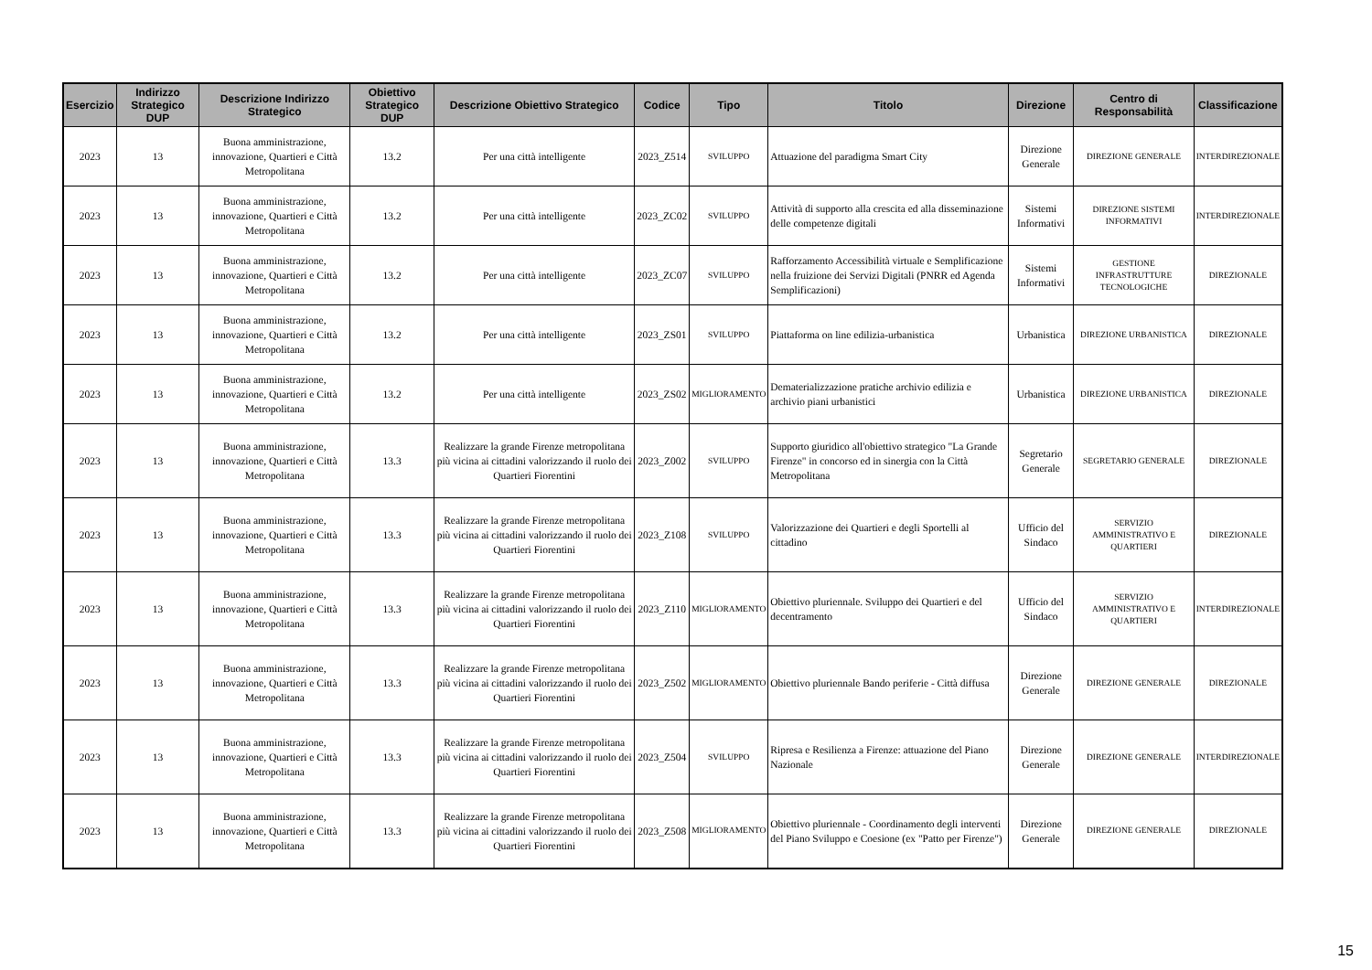| Esercizio | Indirizzo Strategico DUP | Descrizione Indirizzo Strategico | Obiettivo Strategico DUP | Descrizione Obiettivo Strategico | Codice | Tipo | Titolo | Direzione | Centro di Responsabilità | Classificazione |
| --- | --- | --- | --- | --- | --- | --- | --- | --- | --- | --- |
| 2023 | 13 | Buona amministrazione, innovazione, Quartieri e Città Metropolitana | 13.2 | Per una città intelligente | 2023_Z514 | SVILUPPO | Attuazione del paradigma Smart City | Direzione Generale | DIREZIONE GENERALE | INTERDIREZIONALE |
| 2023 | 13 | Buona amministrazione, innovazione, Quartieri e Città Metropolitana | 13.2 | Per una città intelligente | 2023_ZC02 | SVILUPPO | Attività di supporto alla crescita ed alla disseminazione delle competenze digitali | Sistemi Informativi | DIREZIONE SISTEMI INFORMATIVI | INTERDIREZIONALE |
| 2023 | 13 | Buona amministrazione, innovazione, Quartieri e Città Metropolitana | 13.2 | Per una città intelligente | 2023_ZC07 | SVILUPPO | Rafforzamento Accessibilità virtuale e Semplificazione nella fruizione dei Servizi Digitali (PNRR ed Agenda Semplificazioni) | Sistemi Informativi | GESTIONE INFRASTRUTTURE TECNOLOGICHE | DIREZIONALE |
| 2023 | 13 | Buona amministrazione, innovazione, Quartieri e Città Metropolitana | 13.2 | Per una città intelligente | 2023_ZS01 | SVILUPPO | Piattaforma on line edilizia-urbanistica | Urbanistica | DIREZIONE URBANISTICA | DIREZIONALE |
| 2023 | 13 | Buona amministrazione, innovazione, Quartieri e Città Metropolitana | 13.2 | Per una città intelligente | 2023_ZS02 | MIGLIORAMENTO | Dematerializzazione pratiche archivio edilizia e archivio piani urbanistici | Urbanistica | DIREZIONE URBANISTICA | DIREZIONALE |
| 2023 | 13 | Buona amministrazione, innovazione, Quartieri e Città Metropolitana | 13.3 | Realizzare la grande Firenze metropolitana più vicina ai cittadini valorizzando il ruolo dei Quartieri Fiorentini | 2023_Z002 | SVILUPPO | Supporto giuridico all'obiettivo strategico "La Grande Firenze" in concorso ed in sinergia con la Città Metropolitana | Segretario Generale | SEGRETARIO GENERALE | DIREZIONALE |
| 2023 | 13 | Buona amministrazione, innovazione, Quartieri e Città Metropolitana | 13.3 | Realizzare la grande Firenze metropolitana più vicina ai cittadini valorizzando il ruolo dei Quartieri Fiorentini | 2023_Z108 | SVILUPPO | Valorizzazione dei Quartieri e degli Sportelli al cittadino | Ufficio del Sindaco | SERVIZIO AMMINISTRATIVO E QUARTIERI | DIREZIONALE |
| 2023 | 13 | Buona amministrazione, innovazione, Quartieri e Città Metropolitana | 13.3 | Realizzare la grande Firenze metropolitana più vicina ai cittadini valorizzando il ruolo dei Quartieri Fiorentini | 2023_Z110 | MIGLIORAMENTO | Obiettivo pluriennale. Sviluppo dei Quartieri e del decentramento | Ufficio del Sindaco | SERVIZIO AMMINISTRATIVO E QUARTIERI | INTERDIREZIONALE |
| 2023 | 13 | Buona amministrazione, innovazione, Quartieri e Città Metropolitana | 13.3 | Realizzare la grande Firenze metropolitana più vicina ai cittadini valorizzando il ruolo dei Quartieri Fiorentini | 2023_Z502 | MIGLIORAMENTO | Obiettivo pluriennale Bando periferie - Città diffusa | Direzione Generale | DIREZIONE GENERALE | DIREZIONALE |
| 2023 | 13 | Buona amministrazione, innovazione, Quartieri e Città Metropolitana | 13.3 | Realizzare la grande Firenze metropolitana più vicina ai cittadini valorizzando il ruolo dei Quartieri Fiorentini | 2023_Z504 | SVILUPPO | Ripresa e Resilienza a Firenze: attuazione del Piano Nazionale | Direzione Generale | DIREZIONE GENERALE | INTERDIREZIONALE |
| 2023 | 13 | Buona amministrazione, innovazione, Quartieri e Città Metropolitana | 13.3 | Realizzare la grande Firenze metropolitana più vicina ai cittadini valorizzando il ruolo dei Quartieri Fiorentini | 2023_Z508 | MIGLIORAMENTO | Obiettivo pluriennale - Coordinamento degli interventi del Piano Sviluppo e Coesione (ex "Patto per Firenze") | Direzione Generale | DIREZIONE GENERALE | DIREZIONALE |
15